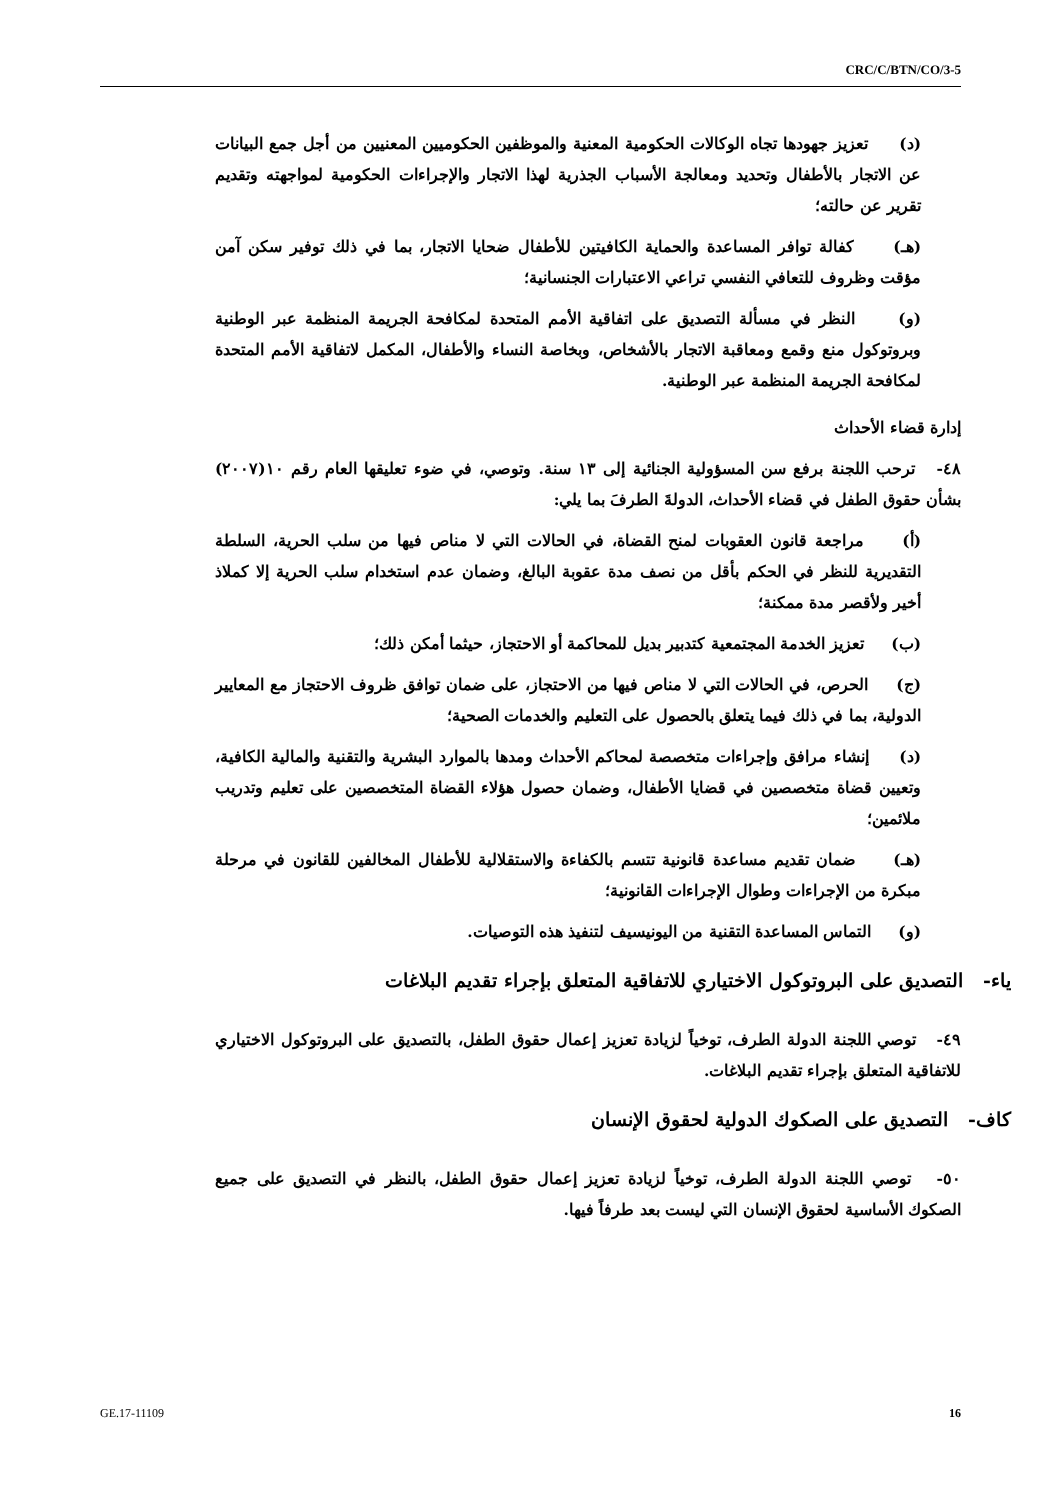CRC/C/BTN/CO/3-5
(د) تعزيز جهودها تجاه الوكالات الحكومية المعنية والموظفين الحكوميين المعنيين من أجل جمع البيانات عن الاتجار بالأطفال وتحديد ومعالجة الأسباب الجذرية لهذا الاتجار والإجراءات الحكومية لمواجهته وتقديم تقرير عن حالته؛
(هـ) كفالة توافر المساعدة والحماية الكافيتين للأطفال ضحايا الاتجار، بما في ذلك توفير سكن آمن مؤقت وظروف للتعافي النفسي تراعي الاعتبارات الجنسانية؛
(و) النظر في مسألة التصديق على اتفاقية الأمم المتحدة لمكافحة الجريمة المنظمة عبر الوطنية وبروتوكول منع وقمع ومعاقبة الاتجار بالأشخاص، وبخاصة النساء والأطفال، المكمل لاتفاقية الأمم المتحدة لمكافحة الجريمة المنظمة عبر الوطنية.
إدارة قضاء الأحداث
٤٨- ترحب اللجنة برفع سن المسؤولية الجنائية إلى ١٣ سنة. وتوصي، في ضوء تعليقها العام رقم ١٠(٢٠٠٧) بشأن حقوق الطفل في قضاء الأحداث، الدولةَ الطرفَ بما يلي:
(أ) مراجعة قانون العقوبات لمنح القضاة، في الحالات التي لا مناص فيها من سلب الحرية، السلطة التقديرية للنظر في الحكم بأقل من نصف مدة عقوبة البالغ، وضمان عدم استخدام سلب الحرية إلا كملاذ أخير ولأقصر مدة ممكنة؛
(ب) تعزيز الخدمة المجتمعية كتدبير بديل للمحاكمة أو الاحتجاز، حيثما أمكن ذلك؛
(ج) الحرص، في الحالات التي لا مناص فيها من الاحتجاز، على ضمان توافق ظروف الاحتجاز مع المعايير الدولية، بما في ذلك فيما يتعلق بالحصول على التعليم والخدمات الصحية؛
(د) إنشاء مرافق وإجراءات متخصصة لمحاكم الأحداث ومدها بالموارد البشرية والتقنية والمالية الكافية، وتعيين قضاة متخصصين في قضايا الأطفال، وضمان حصول هؤلاء القضاة المتخصصين على تعليم وتدريب ملائمين؛
(هـ) ضمان تقديم مساعدة قانونية تتسم بالكفاءة والاستقلالية للأطفال المخالفين للقانون في مرحلة مبكرة من الإجراءات وطوال الإجراءات القانونية؛
(و) التماس المساعدة التقنية من اليونيسيف لتنفيذ هذه التوصيات.
ياء- التصديق على البروتوكول الاختياري للاتفاقية المتعلق بإجراء تقديم البلاغات
٤٩- توصي اللجنة الدولة الطرف، توخياً لزيادة تعزيز إعمال حقوق الطفل، بالتصديق على البروتوكول الاختياري للاتفاقية المتعلق بإجراء تقديم البلاغات.
كاف- التصديق على الصكوك الدولية لحقوق الإنسان
٥٠- توصي اللجنة الدولة الطرف، توخياً لزيادة تعزيز إعمال حقوق الطفل، بالنظر في التصديق على جميع الصكوك الأساسية لحقوق الإنسان التي ليست بعد طرفاً فيها.
GE.17-11109 16